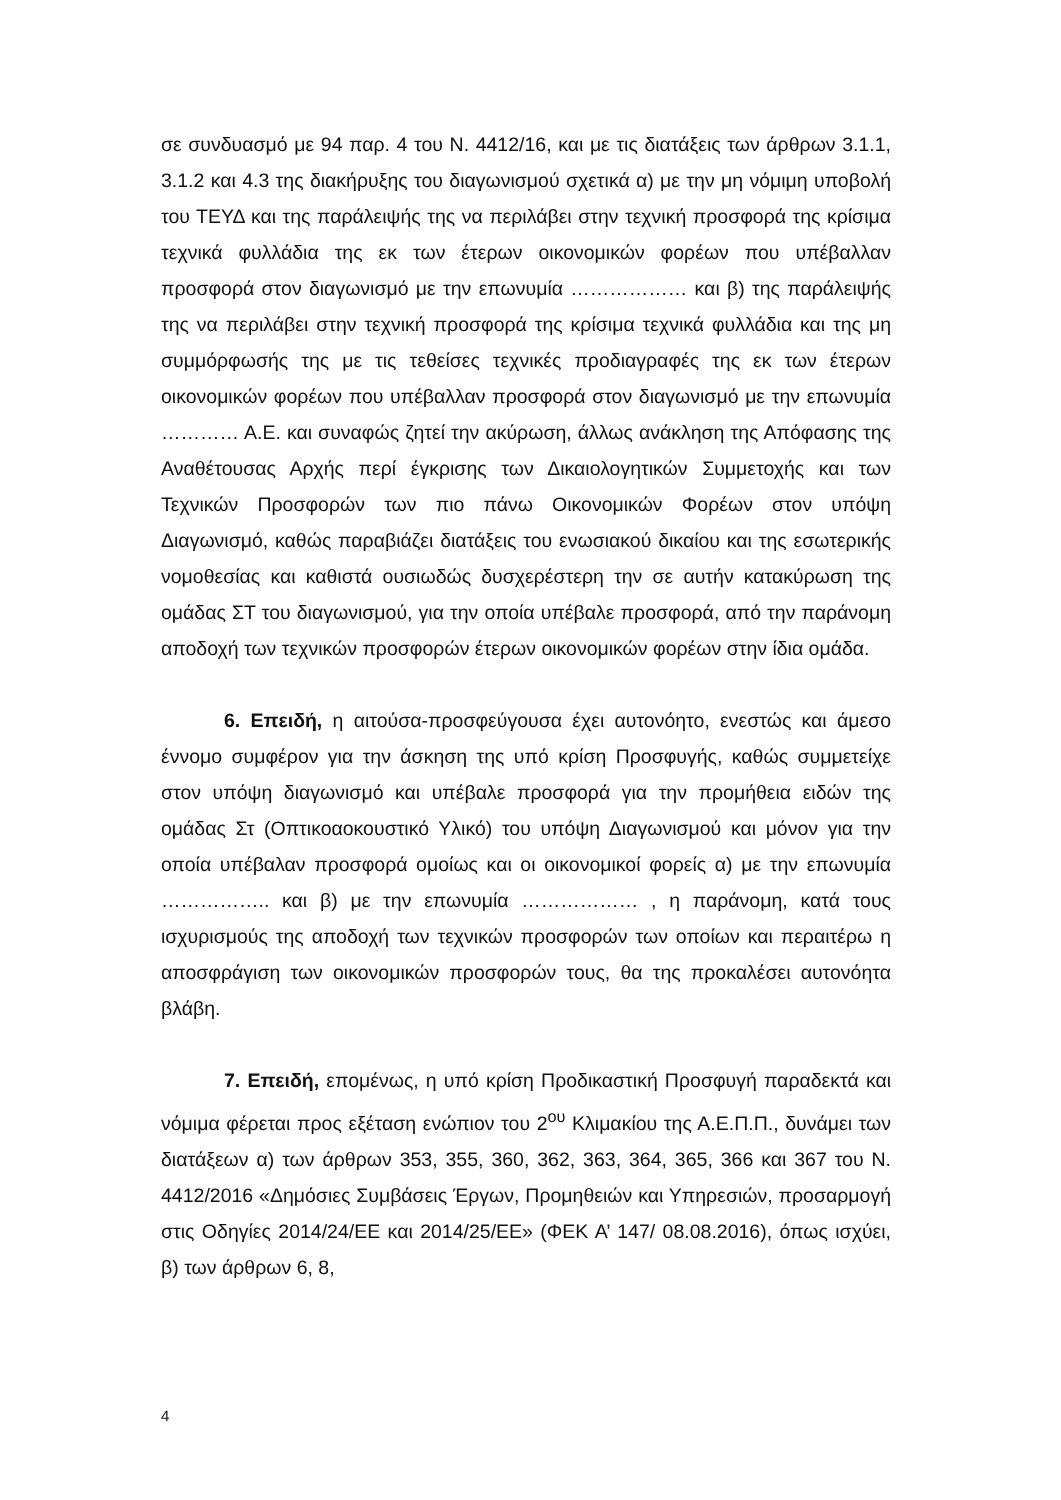σε συνδυασμό με 94 παρ. 4 του Ν. 4412/16, και με τις διατάξεις των άρθρων 3.1.1, 3.1.2 και 4.3 της διακήρυξης του διαγωνισμού σχετικά α) με την μη νόμιμη υποβολή του ΤΕΥΔ και της παράλειψής της να περιλάβει στην τεχνική προσφορά της κρίσιμα τεχνικά φυλλάδια της εκ των έτερων οικονομικών φορέων που υπέβαλλαν προσφορά στον διαγωνισμό με την επωνυμία ……………… και β) της παράλειψής της να περιλάβει στην τεχνική προσφορά της κρίσιμα τεχνικά φυλλάδια και της μη συμμόρφωσής της με τις τεθείσες τεχνικές προδιαγραφές της εκ των έτερων οικονομικών φορέων που υπέβαλλαν προσφορά στον διαγωνισμό με την επωνυμία ………… Α.Ε. και συναφώς ζητεί την ακύρωση, άλλως ανάκληση της Απόφασης της Αναθέτουσας Αρχής περί έγκρισης των Δικαιολογητικών Συμμετοχής και των Τεχνικών Προσφορών των πιο πάνω Οικονομικών Φορέων στον υπόψη Διαγωνισμό, καθώς παραβιάζει διατάξεις του ενωσιακού δικαίου και της εσωτερικής νομοθεσίας και καθιστά ουσιωδώς δυσχερέστερη την σε αυτήν κατακύρωση της ομάδας ΣΤ του διαγωνισμού, για την οποία υπέβαλε προσφορά, από την παράνομη αποδοχή των τεχνικών προσφορών έτερων οικονομικών φορέων στην ίδια ομάδα.
6. Επειδή, η αιτούσα-προσφεύγουσα έχει αυτονόητο, ενεστώς και άμεσο έννομο συμφέρον για την άσκηση της υπό κρίση Προσφυγής, καθώς συμμετείχε στον υπόψη διαγωνισμό και υπέβαλε προσφορά για την προμήθεια ειδών της ομάδας Στ (Οπτικοαοκουστικό Υλικό) του υπόψη Διαγωνισμού και μόνον για την οποία υπέβαλαν προσφορά ομοίως και οι οικονομικοί φορείς α) με την επωνυμία …………….. και β) με την επωνυμία ……………… , η παράνομη, κατά τους ισχυρισμούς της αποδοχή των τεχνικών προσφορών των οποίων και περαιτέρω η αποσφράγιση των οικονομικών προσφορών τους, θα της προκαλέσει αυτονόητα βλάβη.
7. Επειδή, επομένως, η υπό κρίση Προδικαστική Προσφυγή παραδεκτά και νόμιμα φέρεται προς εξέταση ενώπιον του 2<sup>ου</sup> Κλιμακίου της Α.Ε.Π.Π., δυνάμει των διατάξεων α) των άρθρων 353, 355, 360, 362, 363, 364, 365, 366 και 367 του Ν. 4412/2016 «Δημόσιες Συμβάσεις Έργων, Προμηθειών και Υπηρεσιών, προσαρμογή στις Οδηγίες 2014/24/ΕΕ και 2014/25/ΕΕ» (ΦΕΚ Α’ 147/ 08.08.2016), όπως ισχύει, β) των άρθρων 6, 8,
4